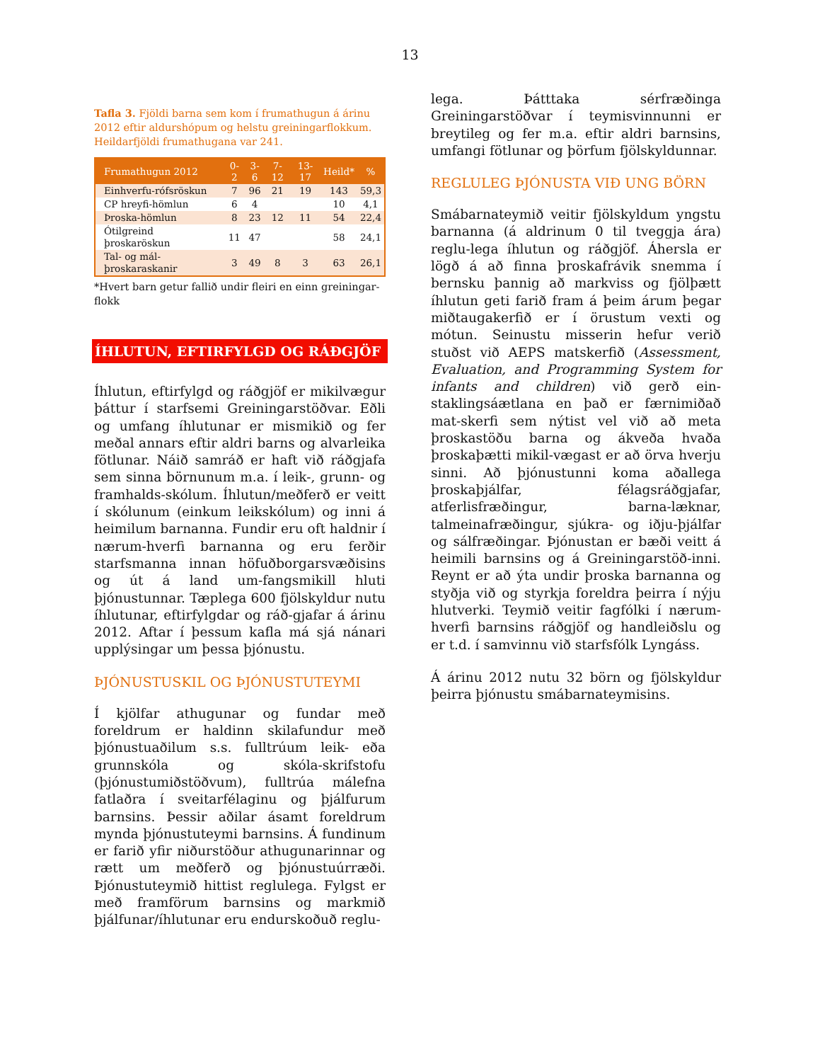13
Tafla 3. Fjöldi barna sem kom í frumathugun á árinu 2012 eftir aldurshópum og helstu greiningarflokkum. Heildarfjöldi frumathugana var 241.
| Frumathugun 2012 | 0-2 | 3-6 | 7-12 | 13-17 | Heild* | % |
| --- | --- | --- | --- | --- | --- | --- |
| Einhverfu-rófsröskun | 7 | 96 | 21 | 19 | 143 | 59,3 |
| CP hreyfi-hömlun | 6 | 4 | | | 10 | 4,1 |
| Þroska-hömlun | 8 | 23 | 12 | 11 | 54 | 22,4 |
| Ótilgreind þroskaröskun | 11 | 47 | | | 58 | 24,1 |
| Tal- og mál-þroskaraskanir | 3 | 49 | 8 | 3 | 63 | 26,1 |
*Hvert barn getur fallið undir fleiri en einn greiningar-flokk
ÍHLUTUN, EFTIRFYLGD OG RÁÐGJÖF
Íhlutun, eftirfylgd og ráðgjöf er mikilvægur þáttur í starfsemi Greiningarstöðvar. Eðli og umfang íhlutunar er mismikið og fer meðal annars eftir aldri barns og alvarleika fötlunar. Náið samráð er haft við ráðgjafa sem sinna börnunum m.a. í leik-, grunn- og framhalds-skólum. Íhlutun/meðferð er veitt í skólunum (einkum leikskólum) og inni á heimilum barnanna. Fundir eru oft haldnir í nærum-hverfi barnanna og eru ferðir starfsmanna innan höfuðborgarsvæðisins og út á land um-fangsmikill hluti þjónustunnar. Tæplega 600 fjölskyldur nutu íhlutunar, eftirfylgdar og ráð-gjafar á árinu 2012. Aftar í þessum kafla má sjá nánari upplýsingar um þessa þjónustu.
ÞJÓNUSTUSKIL OG ÞJÓNUSTUTEYMI
Í kjölfar athugunar og fundar með foreldrum er haldinn skilafundur með þjónustuaðilum s.s. fulltrúum leik- eða grunnskóla og skóla-skrifstofu (þjónustumiðstöðvum), fulltrúa málefna fatlaðra í sveitarfélaginu og þjálfurum barnsins. Þessir aðilar ásamt foreldrum mynda þjónustuteymi barnsins. Á fundinum er farið yfir niðurstöður athugunarinnar og rætt um meðferð og þjónustuúrræði. Þjónustuteymið hittist reglulega. Fylgst er með framförum barnsins og markmið þjálfunar/íhlutunar eru endurskoðuð reglu-
lega. Þátttaka sérfræðinga Greiningarstöðvar í teymisvinnunni er breytileg og fer m.a. eftir aldri barnsins, umfangi fötlunar og þörfum fjölskyldunnar.
REGLULEG ÞJÓNUSTA VIÐ UNG BÖRN
Smábarnateymið veitir fjölskyldum yngstu barnanna (á aldrinum 0 til tveggja ára) reglu-lega íhlutun og ráðgjöf. Áhersla er lögð á að finna þroskafrávik snemma í bernsku þannig að markviss og fjölþætt íhlutun geti farið fram á þeim árum þegar miðtaugakerfið er í örustum vexti og mótun. Seinustu misserin hefur verið stuðst við AEPS matskerfið (Assessment, Evaluation, and Programming System for infants and children) við gerð ein-staklingsáætlana en það er færnimiðað mat-skerfi sem nýtist vel við að meta þroskastöðu barna og ákveða hvaða þroskaþætti mikil-vægast er að örva hverju sinni. Að þjónustunni koma aðallega þroskaþjálfar, félagsráðgjafar, atferlisfræðingur, barna-læknar, talmeinafræðingur, sjúkra- og iðju-þjálfar og sálfræðingar. Þjónustan er bæði veitt á heimili barnsins og á Greiningarstöð-inni. Reynt er að ýta undir þroska barnanna og styðja við og styrkja foreldra þeirra í nýju hlutverki. Teymið veitir fagfólki í nærum-hverfi barnsins ráðgjöf og handleiðslu og er t.d. í samvinnu við starfsfólk Lyngáss.
Á árinu 2012 nutu 32 börn og fjölskyldur þeirra þjónustu smábarnateymisins.